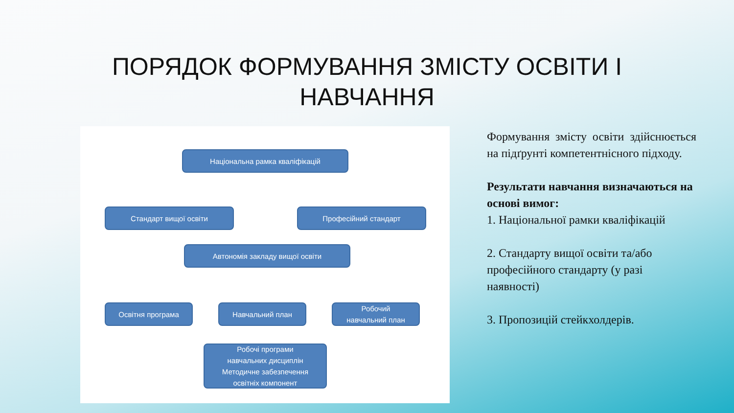ПОРЯДОК ФОРМУВАННЯ ЗМІСТУ ОСВІТИ І НАВЧАННЯ
Національна рамка кваліфікацій
Стандарт вищої освіти Професійний стандарт
Автономія закладу вищої освіти
Освітня програма Навчальний план
Робочий
навчальний план
Робочі програми
навчальних дисциплін
Методичне забезпечення
освітніх компонент
Формування змісту освіти здійснюється на підґрунті компетентнісного підходу.
Результати навчання визначаються на основі вимог:
1. Національної рамки кваліфікацій
2. Стандарту вищої освіти та/або професійного стандарту (у разі наявності)
3. Пропозицій стейкхолдерів.